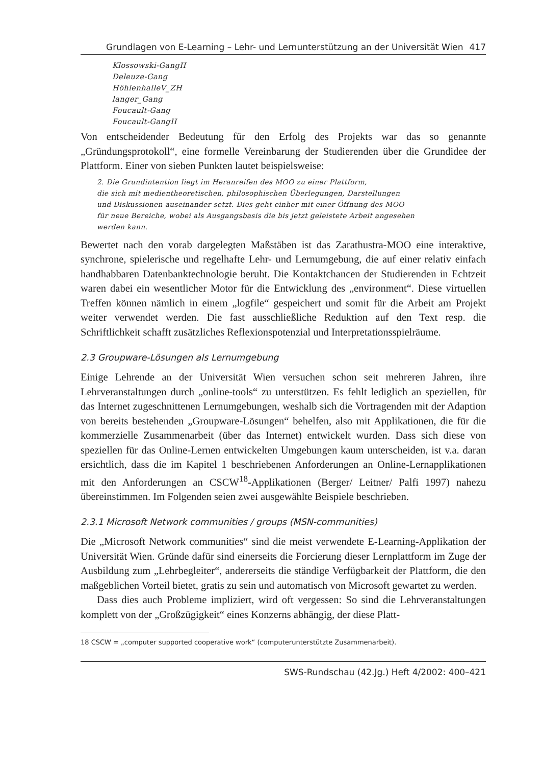Grundlagen von E-Learning – Lehr- und Lernunterstützung an der Universität Wien 417
Klossowski-GangII
Deleuze-Gang
HöhlenhalleV_ZH
langer_Gang
Foucault-Gang
Foucault-GangII
Von entscheidender Bedeutung für den Erfolg des Projekts war das so genannte „Gründungsprotokoll“, eine formelle Vereinbarung der Studierenden über die Grundidee der Plattform. Einer von sieben Punkten lautet beispielsweise:
2. Die Grundintention liegt im Heranreifen des MOO zu einer Plattform,
die sich mit medientheoretischen, philosophischen Überlegungen, Darstellungen
und Diskussionen auseinander setzt. Dies geht einher mit einer Öffnung des MOO
für neue Bereiche, wobei als Ausgangsbasis die bis jetzt geleistete Arbeit angesehen
werden kann.
Bewertet nach den vorab dargelegten Maßstäben ist das Zarathustra-MOO eine interaktive, synchrone, spielerische und regelhafte Lehr- und Lernumgebung, die auf einer relativ einfach handhabbaren Datenbanktechnologie beruht. Die Kontaktchancen der Studierenden in Echtzeit waren dabei ein wesentlicher Motor für die Entwicklung des „environment“. Diese virtuellen Treffen können nämlich in einem „logfile“ gespeichert und somit für die Arbeit am Projekt weiter verwendet werden. Die fast ausschließliche Reduktion auf den Text resp. die Schriftlichkeit schafft zusätzliches Reflexionspotenzial und Interpretationsspielräume.
2.3 Groupware-Lösungen als Lernumgebung
Einige Lehrende an der Universität Wien versuchen schon seit mehreren Jahren, ihre Lehrveranstaltungen durch „online-tools“ zu unterstützen. Es fehlt lediglich an speziellen, für das Internet zugeschnittenen Lernumgebungen, weshalb sich die Vortragenden mit der Adaption von bereits bestehenden „Groupware-Lösungen“ behelfen, also mit Applikationen, die für die kommerzielle Zusammenarbeit (über das Internet) entwickelt wurden. Dass sich diese von speziellen für das Online-Lernen entwickelten Umgebungen kaum unterscheiden, ist v.a. daran ersichtlich, dass die im Kapitel 1 beschriebenen Anforderungen an Online-Lernapplikationen mit den Anforderungen an CSCW<sup>18</sup>-Applikationen (Berger/ Leitner/ Palfi 1997) nahezu übereinstimmen. Im Folgenden seien zwei ausgewählte Beispiele beschrieben.
2.3.1 Microsoft Network communities / groups (MSN-communities)
Die „Microsoft Network communities“ sind die meist verwendete E-Learning-Applikation der Universität Wien. Gründe dafür sind einerseits die Forcierung dieser Lernplattform im Zuge der Ausbildung zum „Lehrbegleiter“, andererseits die ständige Verfügbarkeit der Plattform, die den maßgeblichen Vorteil bietet, gratis zu sein und automatisch von Microsoft gewartet zu werden.
Dass dies auch Probleme impliziert, wird oft vergessen: So sind die Lehrveranstaltungen komplett von der „Großzügigkeit“ eines Konzerns abhängig, der diese Platt-
18 CSCW = „computer supported cooperative work“ (computerunterstützte Zusammenarbeit).
SWS-Rundschau (42.Jg.) Heft 4/2002: 400–421